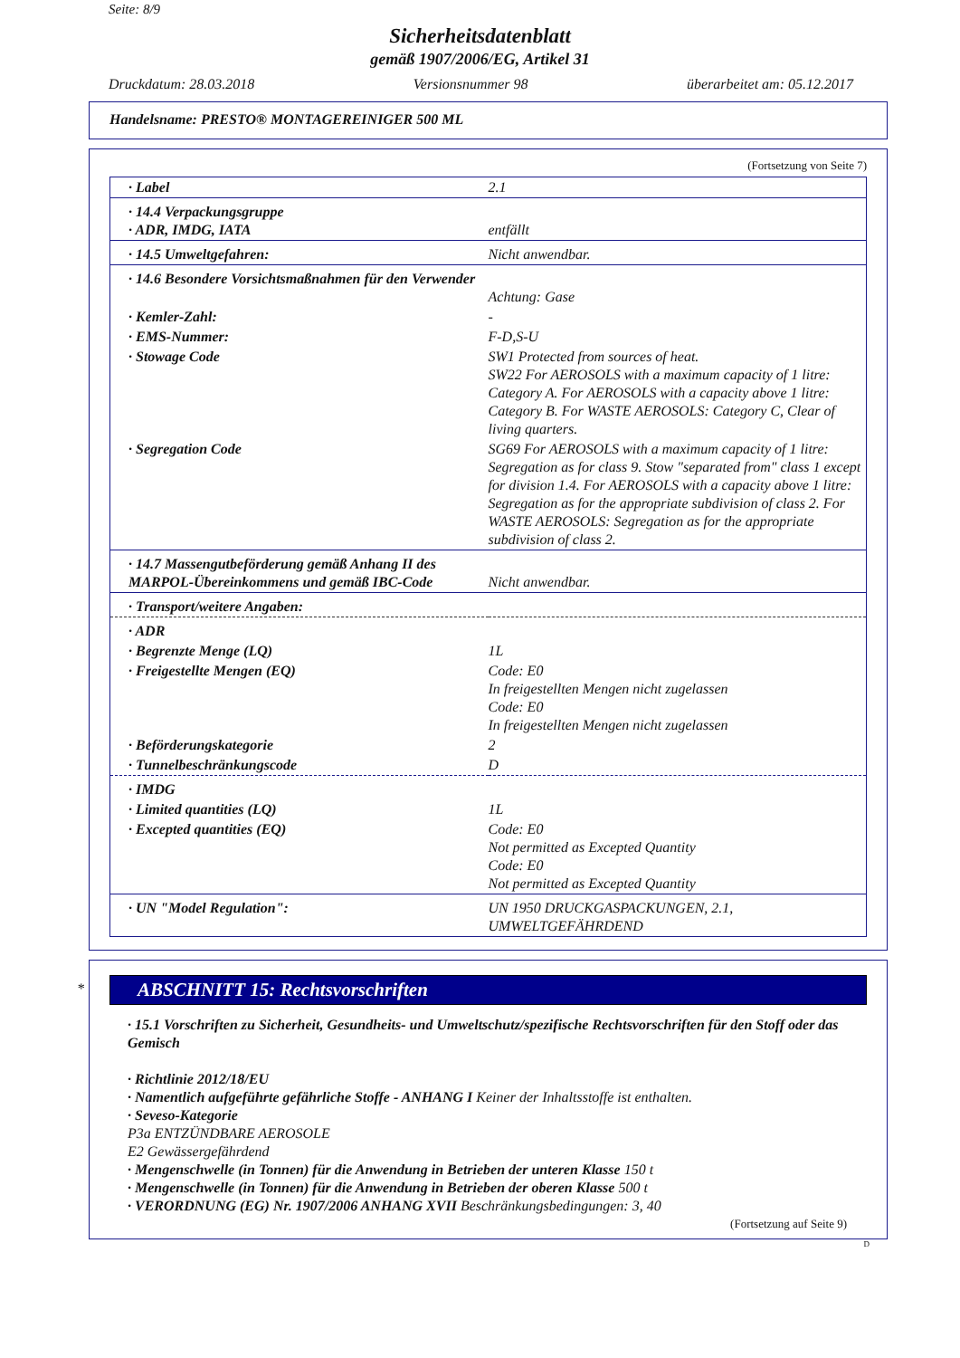Seite: 8/9
Sicherheitsdatenblatt
gemäß 1907/2006/EG, Artikel 31
Druckdatum: 28.03.2018 Versionsnummer 98 überarbeitet am: 05.12.2017
Handelsname: PRESTO® MONTAGEREINIGER 500 ML
(Fortsetzung von Seite 7)
| · Label | 2.1 |
| · 14.4 Verpackungsgruppe · ADR, IMDG, IATA | entfällt |
| · 14.5 Umweltgefahren: | Nicht anwendbar. |
| · 14.6 Besondere Vorsichtsmaßnahmen für den Verwender | Achtung: Gase |
| · Kemler-Zahl: | - |
| · EMS-Nummer: | F-D,S-U |
| · Stowage Code | SW1 Protected from sources of heat. SW22 For AEROSOLS with a maximum capacity of 1 litre: Category A. For AEROSOLS with a capacity above 1 litre: Category B. For WASTE AEROSOLS: Category C, Clear of living quarters. |
| · Segregation Code | SG69 For AEROSOLS with a maximum capacity of 1 litre: Segregation as for class 9. Stow "separated from" class 1 except for division 1.4. For AEROSOLS with a capacity above 1 litre: Segregation as for the appropriate subdivision of class 2. For WASTE AEROSOLS: Segregation as for the appropriate subdivision of class 2. |
| · 14.7 Massengutbeförderung gemäß Anhang II des MARPOL-Übereinkommens und gemäß IBC-Code | Nicht anwendbar. |
| · Transport/weitere Angaben: | |
| · ADR | |
| · Begrenzte Menge (LQ) | 1L |
| · Freigestellte Mengen (EQ) | Code: E0 In freigestellten Mengen nicht zugelassen Code: E0 In freigestellten Mengen nicht zugelassen |
| · Beförderungskategorie | 2 |
| · Tunnelbeschränkungscode | D |
| · IMDG | |
| · Limited quantities (LQ) | 1L |
| · Excepted quantities (EQ) | Code: E0 Not permitted as Excepted Quantity Code: E0 Not permitted as Excepted Quantity |
| · UN "Model Regulation": | UN 1950 DRUCKGASPACKUNGEN, 2.1, UMWELTGEFÄHRDEND |
*
ABSCHNITT 15: Rechtsvorschriften
· 15.1 Vorschriften zu Sicherheit, Gesundheits- und Umweltschutz/spezifische Rechtsvorschriften für den Stoff oder das Gemisch
· Richtlinie 2012/18/EU
· Namentlich aufgeführte gefährliche Stoffe - ANHANG I Keiner der Inhaltsstoffe ist enthalten.
· Seveso-Kategorie
P3a ENTZÜNDBARE AEROSOLE
E2 Gewässergefährdend
· Mengenschwelle (in Tonnen) für die Anwendung in Betrieben der unteren Klasse 150 t
· Mengenschwelle (in Tonnen) für die Anwendung in Betrieben der oberen Klasse 500 t
· VERORDNUNG (EG) Nr. 1907/2006 ANHANG XVII Beschränkungsbedingungen: 3, 40
(Fortsetzung auf Seite 9)
D